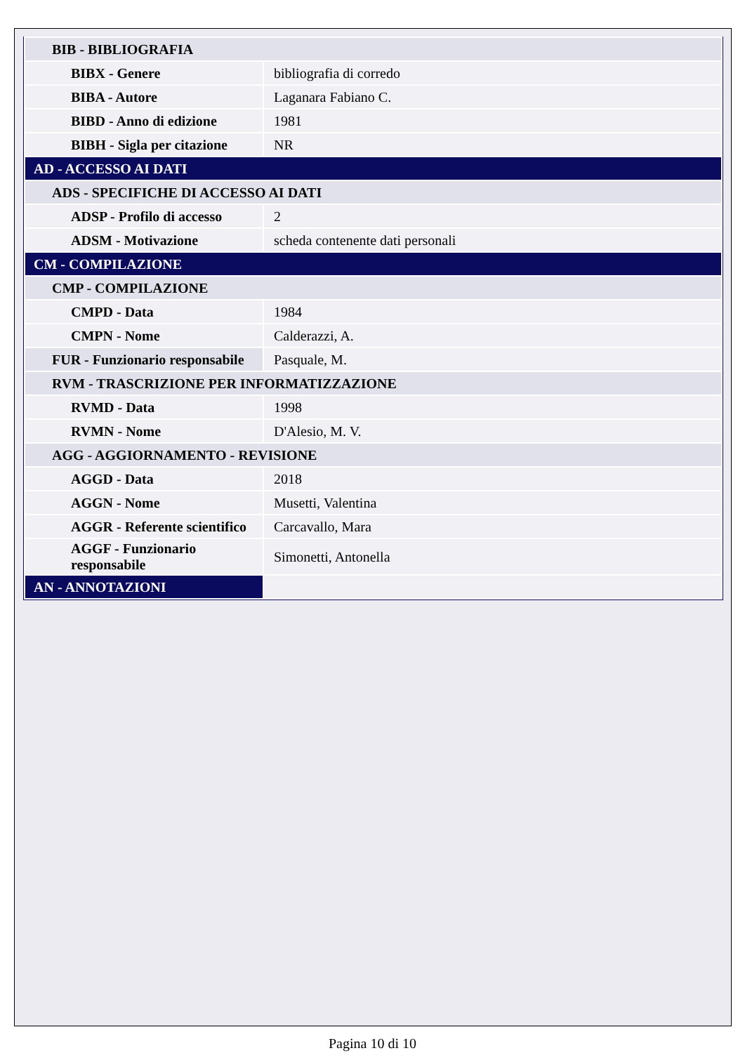| BIB - BIBLIOGRAFIA | |
| BIBX - Genere | bibliografia di corredo |
| BIBA - Autore | Laganara Fabiano C. |
| BIBD - Anno di edizione | 1981 |
| BIBH - Sigla per citazione | NR |
| AD - ACCESSO AI DATI | |
| ADS - SPECIFICHE DI ACCESSO AI DATI | |
| ADSP - Profilo di accesso | 2 |
| ADSM - Motivazione | scheda contenente dati personali |
| CM - COMPILAZIONE | |
| CMP - COMPILAZIONE | |
| CMPD - Data | 1984 |
| CMPN - Nome | Calderazzi, A. |
| FUR - Funzionario responsabile | Pasquale, M. |
| RVM - TRASCRIZIONE PER INFORMATIZZAZIONE | |
| RVMD - Data | 1998 |
| RVMN - Nome | D'Alesio, M. V. |
| AGG - AGGIORNAMENTO - REVISIONE | |
| AGGD - Data | 2018 |
| AGGN - Nome | Musetti, Valentina |
| AGGR - Referente scientifico | Carcavallo, Mara |
| AGGF - Funzionario responsabile | Simonetti, Antonella |
| AN - ANNOTAZIONI | |
Pagina 10 di 10